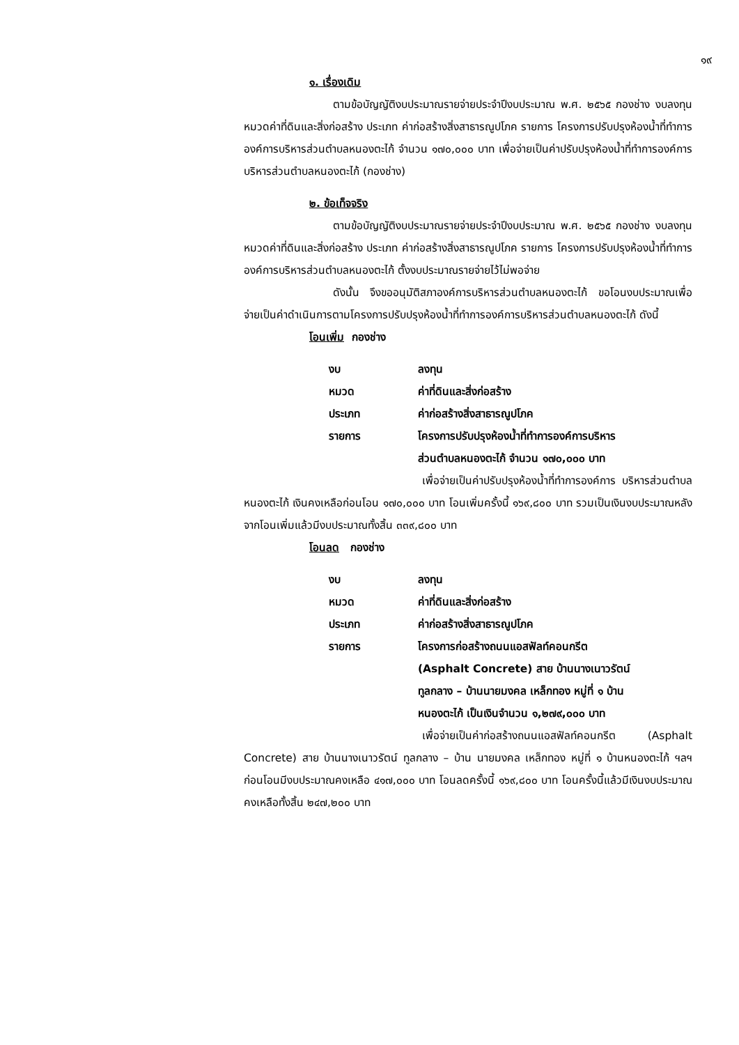๑๙
๑. เรื่องเดิม
ตามข้อบัญญัติงบประมาณรายจ่ายประจำปีงบประมาณ พ.ศ. ๒๕๖๕ กองช่าง งบลงทุน หมวดค่าที่ดินและสิ่งก่อสร้าง ประเภท ค่าก่อสร้างสิ่งสาธารณูปโภค รายการ โครงการปรับปรุงห้องน้ำที่ทำการองค์การบริหารส่วนตำบลหนองตะไก้ จำนวน ๑๗๐,๐๐๐ บาท เพื่อจ่ายเป็นค่าปรับปรุงห้องน้ำที่ทำการองค์การบริหารส่วนตำบลหนองตะไก้ (กองช่าง)
๒. ข้อเท็จจริง
ตามข้อบัญญัติงบประมาณรายจ่ายประจำปีงบประมาณ พ.ศ. ๒๕๖๕ กองช่าง งบลงทุน หมวดค่าที่ดินและสิ่งก่อสร้าง ประเภท ค่าก่อสร้างสิ่งสาธารณูปโภค รายการ โครงการปรับปรุงห้องน้ำที่ทำการองค์การบริหารส่วนตำบลหนองตะไก้ ตั้งงบประมาณรายจ่ายไว้ไม่พอจ่าย
ดังนั้น จึงขออนุมัติสภาองค์การบริหารส่วนตำบลหนองตะไก้ ขอโอนงบประมาณเพื่อจ่ายเป็นค่าดำเนินการตามโครงการปรับปรุงห้องน้ำที่ทำการองค์การบริหารส่วนตำบลหนองตะไก้ ดังนี้
โอนเพิ่ม กองช่าง
| งบ | ลงทุน |
| หมวด | ค่าที่ดินและสิ่งก่อสร้าง |
| ประเภท | ค่าก่อสร้างสิ่งสาธารณูปโภค |
| รายการ | โครงการปรับปรุงห้องน้ำที่ทำการองค์การบริหาร ส่วนตำบลหนองตะไก้ จำนวน ๑๗๐,๐๐๐ บาท |
เพื่อจ่ายเป็นค่าปรับปรุงห้องน้ำที่ทำการองค์การ บริหารส่วนตำบลหนองตะไก้ เงินคงเหลือก่อนโอน ๑๗๐,๐๐๐ บาท โอนเพิ่มครั้งนี้ ๑๖๙,๘๐๐ บาท รวมเป็นเงินงบประมาณหลังจากโอนเพิ่มแล้วมีงบประมาณทั้งสิ้น ๓๓๙,๘๐๐ บาท
โอนลด กองช่าง
| งบ | ลงทุน |
| หมวด | ค่าที่ดินและสิ่งก่อสร้าง |
| ประเภท | ค่าก่อสร้างสิ่งสาธารณูปโภค |
| รายการ | โครงการก่อสร้างถนนแอสฟัลท์คอนกรีต (Asphalt Concrete) สาย บ้านนางเนาวรัตน์ ทูลกลาง – บ้านนายมงคล เหล็กทอง หมู่ที่ ๑ บ้าน หนองตะไก้ เป็นเงินจำนวน ๑,๒๗๙,๐๐๐ บาท |
เพื่อจ่ายเป็นค่าก่อสร้างถนนแอสฟัลท์คอนกรีต (Asphalt Concrete) สาย บ้านนางเนาวรัตน์ ทูลกลาง – บ้าน นายมงคล เหล็กทอง หมู่ที่ ๑ บ้านหนองตะไก้ ฯลฯ ก่อนโอนมีงบประมาณคงเหลือ ๔๑๗,๐๐๐ บาท โอนลดครั้งนี้ ๑๖๙,๘๐๐ บาท โอนครั้งนี้แล้วมีเงินงบประมาณคงเหลือทั้งสิ้น ๒๔๗,๒๐๐ บาท